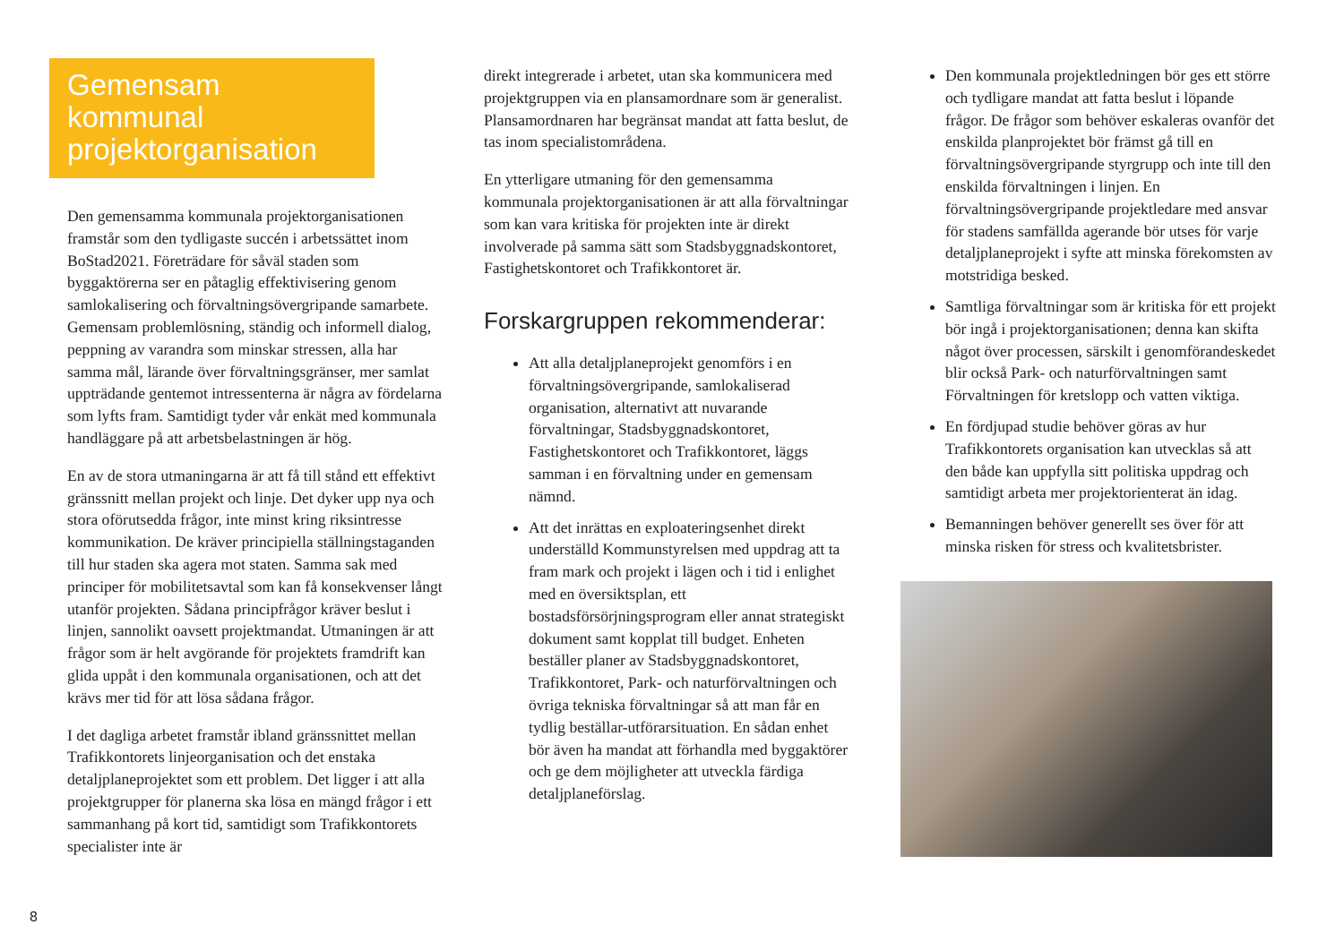Gemensam kommunal projektorganisation
Den gemensamma kommunala projektorganisationen framstår som den tydligaste succén i arbetssättet inom BoStad2021. Företrädare för såväl staden som byggaktörerna ser en påtaglig effektivisering genom samlokalisering och förvaltningsövergripande samarbete. Gemensam problemlösning, ständig och informell dialog, peppning av varandra som minskar stressen, alla har samma mål, lärande över förvaltningsgränser, mer samlat uppträdande gentemot intressenterna är några av fördelarna som lyfts fram. Samtidigt tyder vår enkät med kommunala handläggare på att arbetsbelastningen är hög.
En av de stora utmaningarna är att få till stånd ett effektivt gränssnitt mellan projekt och linje. Det dyker upp nya och stora oförutsedda frågor, inte minst kring riksintresse kommunikation. De kräver principiella ställningstaganden till hur staden ska agera mot staten. Samma sak med principer för mobilitetsavtal som kan få konsekvenser långt utanför projekten. Sådana principfrågor kräver beslut i linjen, sannolikt oavsett projektmandat. Utmaningen är att frågor som är helt avgörande för projektets framdrift kan glida uppåt i den kommunala organisationen, och att det krävs mer tid för att lösa sådana frågor.
I det dagliga arbetet framstår ibland gränssnittet mellan Trafikkontorets linjeorganisation och det enstaka detaljplaneprojektet som ett problem. Det ligger i att alla projektgrupper för planerna ska lösa en mängd frågor i ett sammanhang på kort tid, samtidigt som Trafikkontorets specialister inte är
direkt integrerade i arbetet, utan ska kommunicera med projektgruppen via en plansamordnare som är generalist. Plansamordnaren har begränsat mandat att fatta beslut, de tas inom specialistområdena.
En ytterligare utmaning för den gemensamma kommunala projektorganisationen är att alla förvaltningar som kan vara kritiska för projekten inte är direkt involverade på samma sätt som Stadsbyggnadskontoret, Fastighetskontoret och Trafikkontoret är.
Forskargruppen rekommenderar:
Att alla detaljplaneprojekt genomförs i en förvaltningsövergripande, samlokaliserad organisation, alternativt att nuvarande förvaltningar, Stadsbyggnadskontoret, Fastighetskontoret och Trafikkontoret, läggs samman i en förvaltning under en gemensam nämnd.
Att det inrättas en exploateringsenhet direkt underställd Kommunstyrelsen med uppdrag att ta fram mark och projekt i lägen och i tid i enlighet med en översiktsplan, ett bostadsförsörjningsprogram eller annat strategiskt dokument samt kopplat till budget. Enheten beställer planer av Stadsbyggnadskontoret, Trafikkontoret, Park- och naturförvaltningen och övriga tekniska förvaltningar så att man får en tydlig beställar-utförarsituation. En sådan enhet bör även ha mandat att förhandla med byggaktörer och ge dem möjligheter att utveckla färdiga detaljplaneförslag.
Den kommunala projektledningen bör ges ett större och tydligare mandat att fatta beslut i löpande frågor. De frågor som behöver eskaleras ovanför det enskilda planprojektet bör främst gå till en förvaltningsövergripande styrgrupp och inte till den enskilda förvaltningen i linjen. En förvaltningsövergripande projektledare med ansvar för stadens samfällda agerande bör utses för varje detaljplaneprojekt i syfte att minska förekomsten av motstridiga besked.
Samtliga förvaltningar som är kritiska för ett projekt bör ingå i projektorganisationen; denna kan skifta något över processen, särskilt i genomförandeskedet blir också Park- och naturförvaltningen samt Förvaltningen för kretslopp och vatten viktiga.
En fördjupad studie behöver göras av hur Trafikkontorets organisation kan utvecklas så att den både kan uppfylla sitt politiska uppdrag och samtidigt arbeta mer projektorienterat än idag.
Bemanningen behöver generellt ses över för att minska risken för stress och kvalitetsbrister.
8